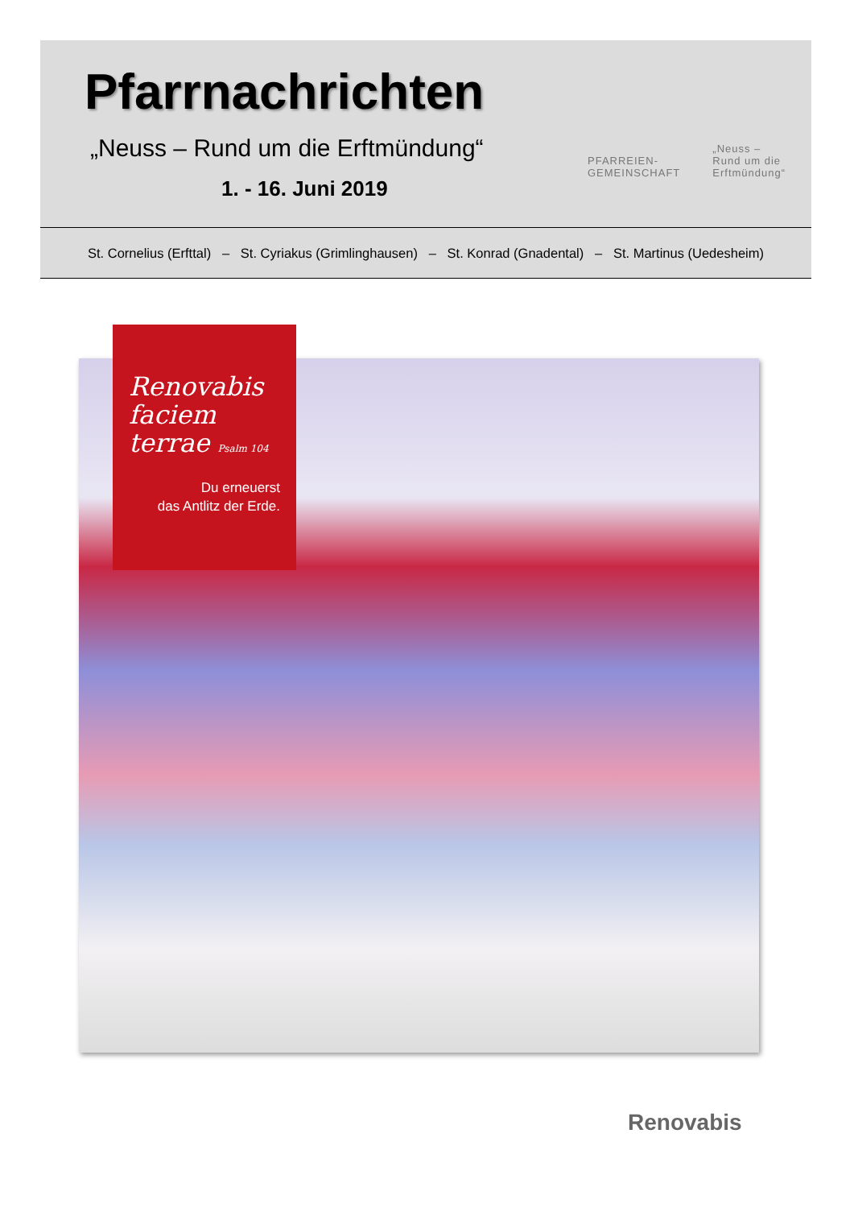Pfarrnachrichten
„Neuss – Rund um die Erftmündung“
1. - 16. Juni 2019
PFARREIEN-
GEMEINSCHAFT
„Neuss –
Rund um die
Erftmündung“
St. Cornelius (Erfttal) – St. Cyriakus (Grimlinghausen) – St. Konrad (Gnadental) – St. Martinus (Uedesheim)
Renovabis
faciem
terrae Psalm 104
Du erneuerst
das Antlitz der Erde.
Renovabis